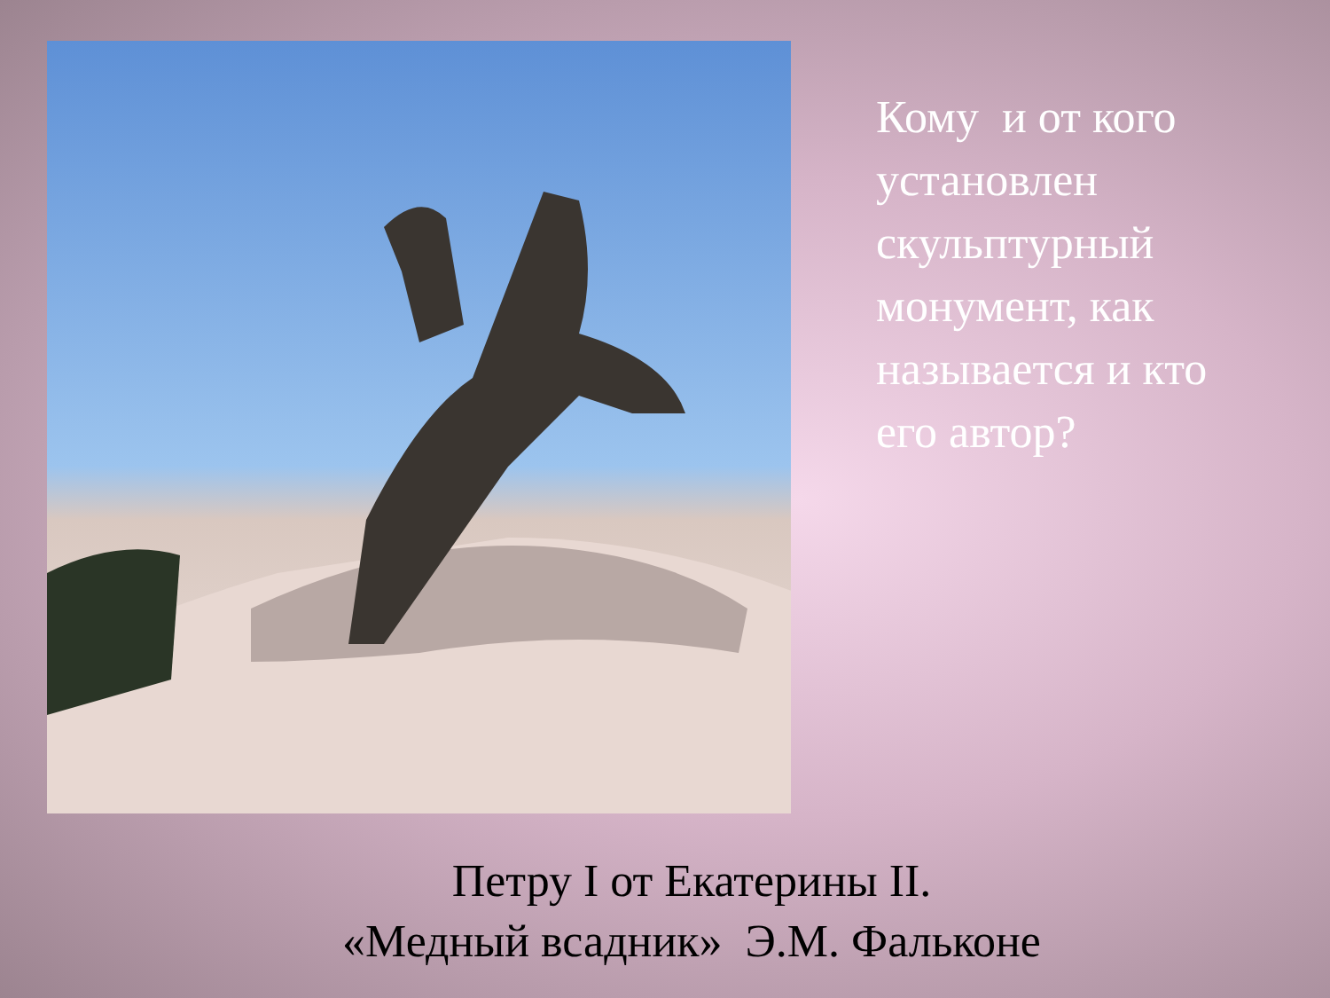Кому и от кого установлен скульптурный монумент, как называется и кто его автор?
Петру I от Екатерины II.
«Медный всадник» Э.М. Фальконе